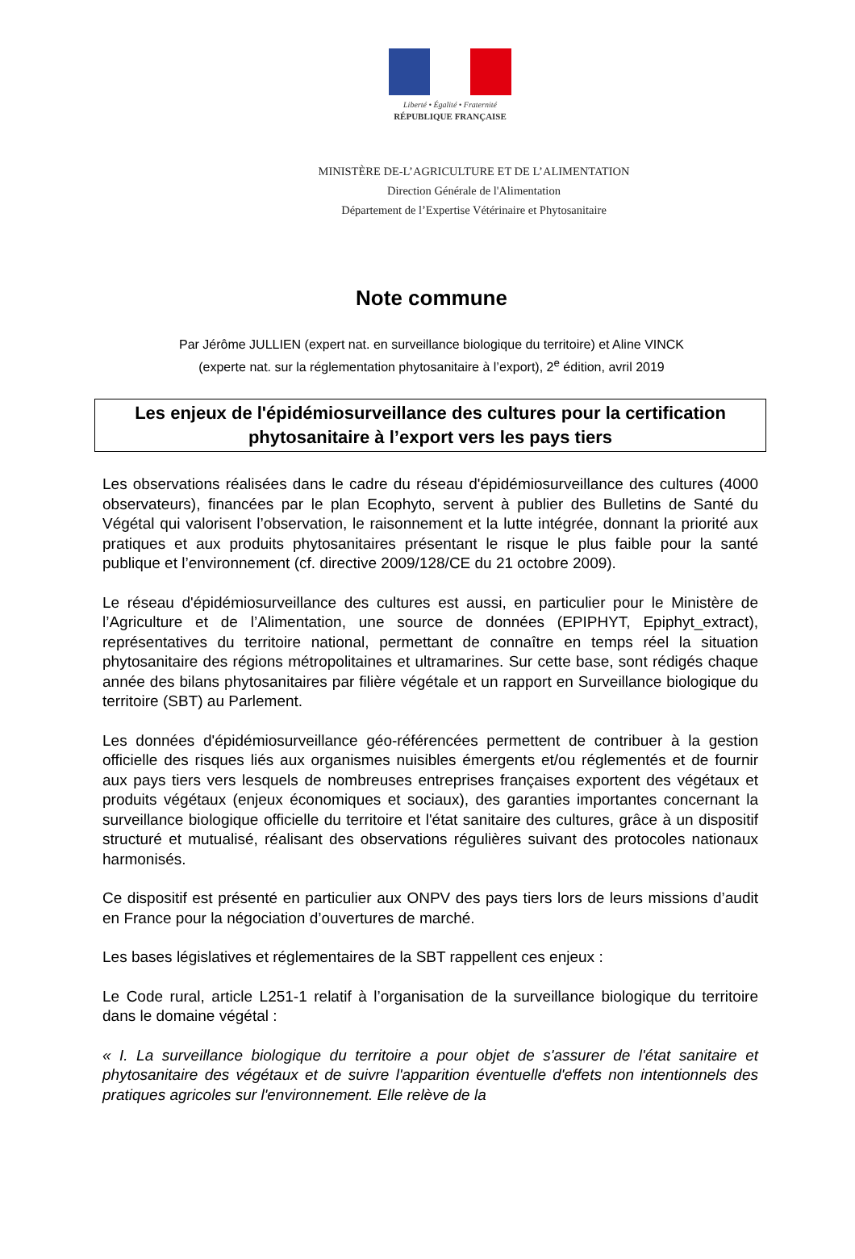Liberté • Égalité • Fraternité
RÉPUBLIQUE FRANÇAISE
MINISTÈRE DE-L’AGRICULTURE ET DE L’ALIMENTATION
Direction Générale de l'Alimentation
Département de l’Expertise Vétérinaire et Phytosanitaire
Note commune
Par Jérôme JULLIEN (expert nat. en surveillance biologique du territoire) et Aline VINCK
(experte nat. sur la réglementation phytosanitaire à l’export), 2<sup>e</sup> édition, avril 2019
Les enjeux de l'épidémiosurveillance des cultures pour la certification phytosanitaire à l’export vers les pays tiers
Les observations réalisées dans le cadre du réseau d'épidémiosurveillance des cultures (4000 observateurs), financées par le plan Ecophyto, servent à publier des Bulletins de Santé du Végétal qui valorisent l’observation, le raisonnement et la lutte intégrée, donnant la priorité aux pratiques et aux produits phytosanitaires présentant le risque le plus faible pour la santé publique et l’environnement (cf. directive 2009/128/CE du 21 octobre 2009).
Le réseau d'épidémiosurveillance des cultures est aussi, en particulier pour le Ministère de l’Agriculture et de l’Alimentation, une source de données (EPIPHYT, Epiphyt_extract), représentatives du territoire national, permettant de connaître en temps réel la situation phytosanitaire des régions métropolitaines et ultramarines. Sur cette base, sont rédigés chaque année des bilans phytosanitaires par filière végétale et un rapport en Surveillance biologique du territoire (SBT) au Parlement.
Les données d'épidémiosurveillance géo-référencées permettent de contribuer à la gestion officielle des risques liés aux organismes nuisibles émergents et/ou réglementés et de fournir aux pays tiers vers lesquels de nombreuses entreprises françaises exportent des végétaux et produits végétaux (enjeux économiques et sociaux), des garanties importantes concernant la surveillance biologique officielle du territoire et l'état sanitaire des cultures, grâce à un dispositif structuré et mutualisé, réalisant des observations régulières suivant des protocoles nationaux harmonisés.
Ce dispositif est présenté en particulier aux ONPV des pays tiers lors de leurs missions d’audit en France pour la négociation d’ouvertures de marché.
Les bases législatives et réglementaires de la SBT rappellent ces enjeux :
Le Code rural, article L251-1 relatif à l’organisation de la surveillance biologique du territoire dans le domaine végétal :
« I. La surveillance biologique du territoire a pour objet de s'assurer de l'état sanitaire et phytosanitaire des végétaux et de suivre l'apparition éventuelle d'effets non intentionnels des pratiques agricoles sur l'environnement. Elle relève de la